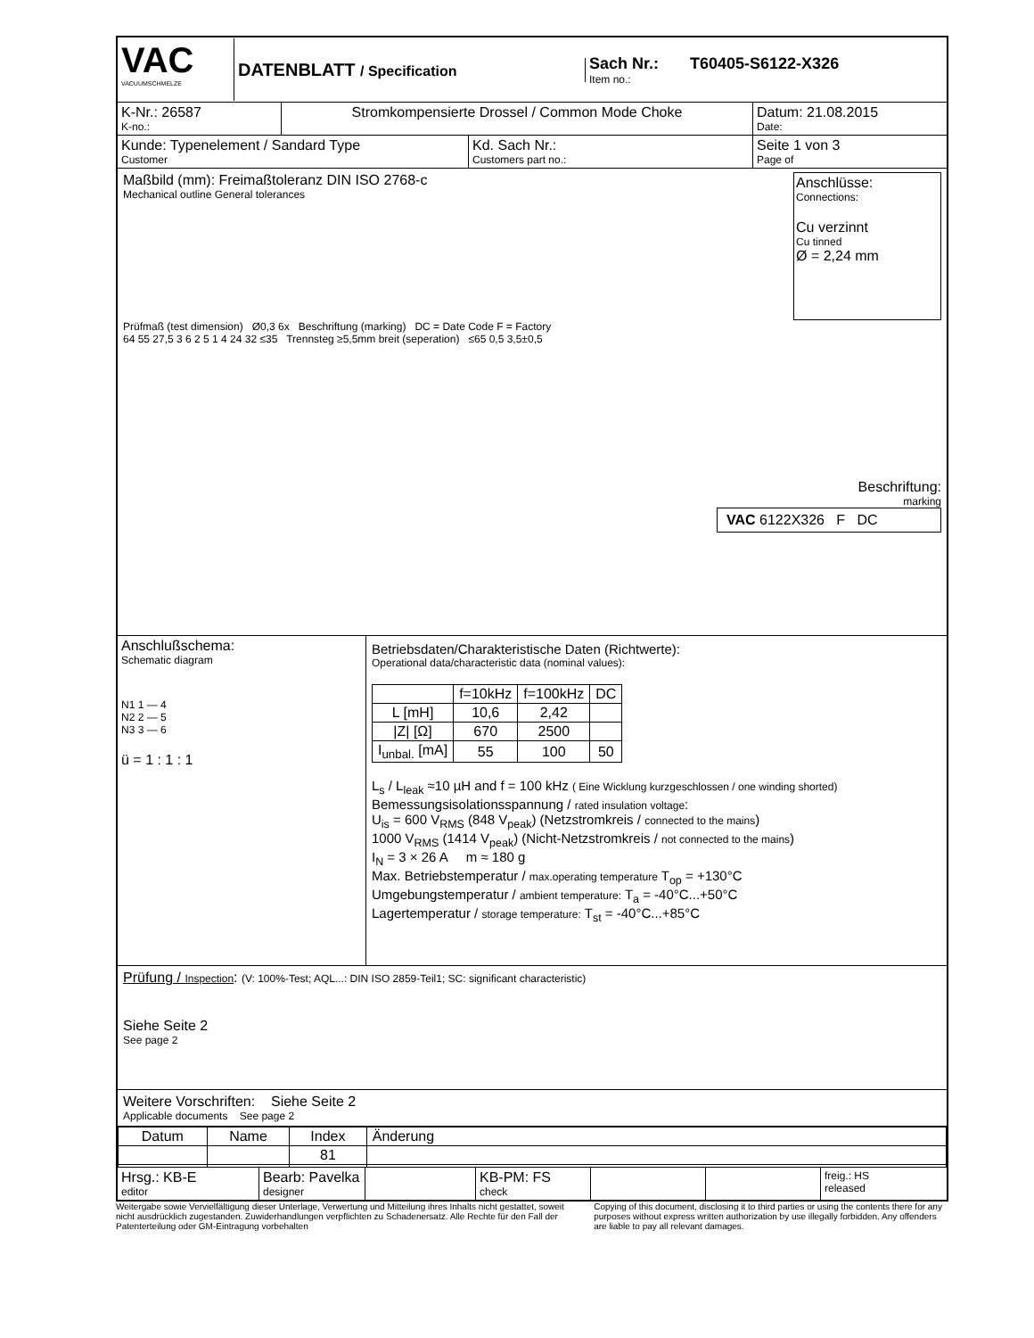VAC
VACUUMSCHMELZE
DATENBLATT / Specification
Sach Nr.: T60405-S6122-X326
Item no.:
K-Nr.: 26587
K-no.:
Stromkompensierte Drossel / Common Mode Choke Datum: 21.08.2015
Date:
Kunde: Typenelement / Sandard Type
Customer
Kd. Sach Nr.:
Customers part no.:
Seite 1 von 3
Page of
Maßbild (mm): Freimaßtoleranz DIN ISO 2768-c
Mechanical outline General tolerances
Anschlüsse:
Connections:
Cu verzinnt
Cu tinned
Ø = 2,24 mm
Prüfmaß (test dimension) Ø0,3 6x Beschriftung (marking) DC = Date Code F = Factory
64 55 27,5 3 6 2 5 1 4 24 32 ≤35 Trennsteg ≥5,5mm breit (seperation) ≤65 0,5 3,5±0,5
Beschriftung:
marking
VAC 6122X326 F DC
Anschlußschema:
Schematic diagram
N1 1 — 4
N2 2 — 5
N3 3 — 6
ü = 1 : 1 : 1
Betriebsdaten/Charakteristische Daten (Richtwerte):
Operational data/characteristic data (nominal values):
| | f=10kHz | f=100kHz | DC |
| --- | --- | --- | --- |
| L [mH] | 10,6 | 2,42 | |
| /Z/ [Ω] | 670 | 2500 | |
| I<sub>unbal.</sub> [mA] | 55 | 100 | 50 |
L<sub>s</sub> / L<sub>leak</sub> ≈10 µH and f = 100 kHz ( Eine Wicklung kurzgeschlossen / one winding shorted)
Bemessungsisolationsspannung / rated insulation voltage:
U<sub>is</sub> = 600 V<sub>RMS</sub> (848 V<sub>peak</sub>) (Netzstromkreis / connected to the mains)
1000 V<sub>RMS</sub> (1414 V<sub>peak</sub>) (Nicht-Netzstromkreis / not connected to the mains)
I<sub>N</sub> = 3 × 26 A m ≈ 180 g
Max. Betriebstemperatur / max.operating temperature T<sub>op</sub> = +130°C
Umgebungstemperatur / ambient temperature: T<sub>a</sub> = -40°C...+50°C
Lagertemperatur / storage temperature: T<sub>st</sub> = -40°C...+85°C
Prüfung / Inspection: (V: 100%-Test; AQL...: DIN ISO 2859-Teil1; SC: significant characteristic)
Siehe Seite 2
See page 2
Weitere Vorschriften: Siehe Seite 2
Applicable documents See page 2
| Datum | Name | Index | Änderung |
| | | 81 | |
Hrsg.: KB-E
editor
Bearb: Pavelka
designer
KB-PM: FS
check
freig.: HS
released
Weitergabe sowie Vervielfältigung dieser Unterlage, Verwertung und Mitteilung ihres Inhalts nicht gestattet, soweit nicht ausdrücklich zugestanden. Zuwiderhandlungen verpflichten zu Schadenersatz. Alle Rechte für den Fall der Patenterteilung oder GM-Eintragung vorbehalten
Copying of this document, disclosing it to third parties or using the contents there for any purposes without express written authorization by use illegally forbidden. Any offenders are liable to pay all relevant damages.